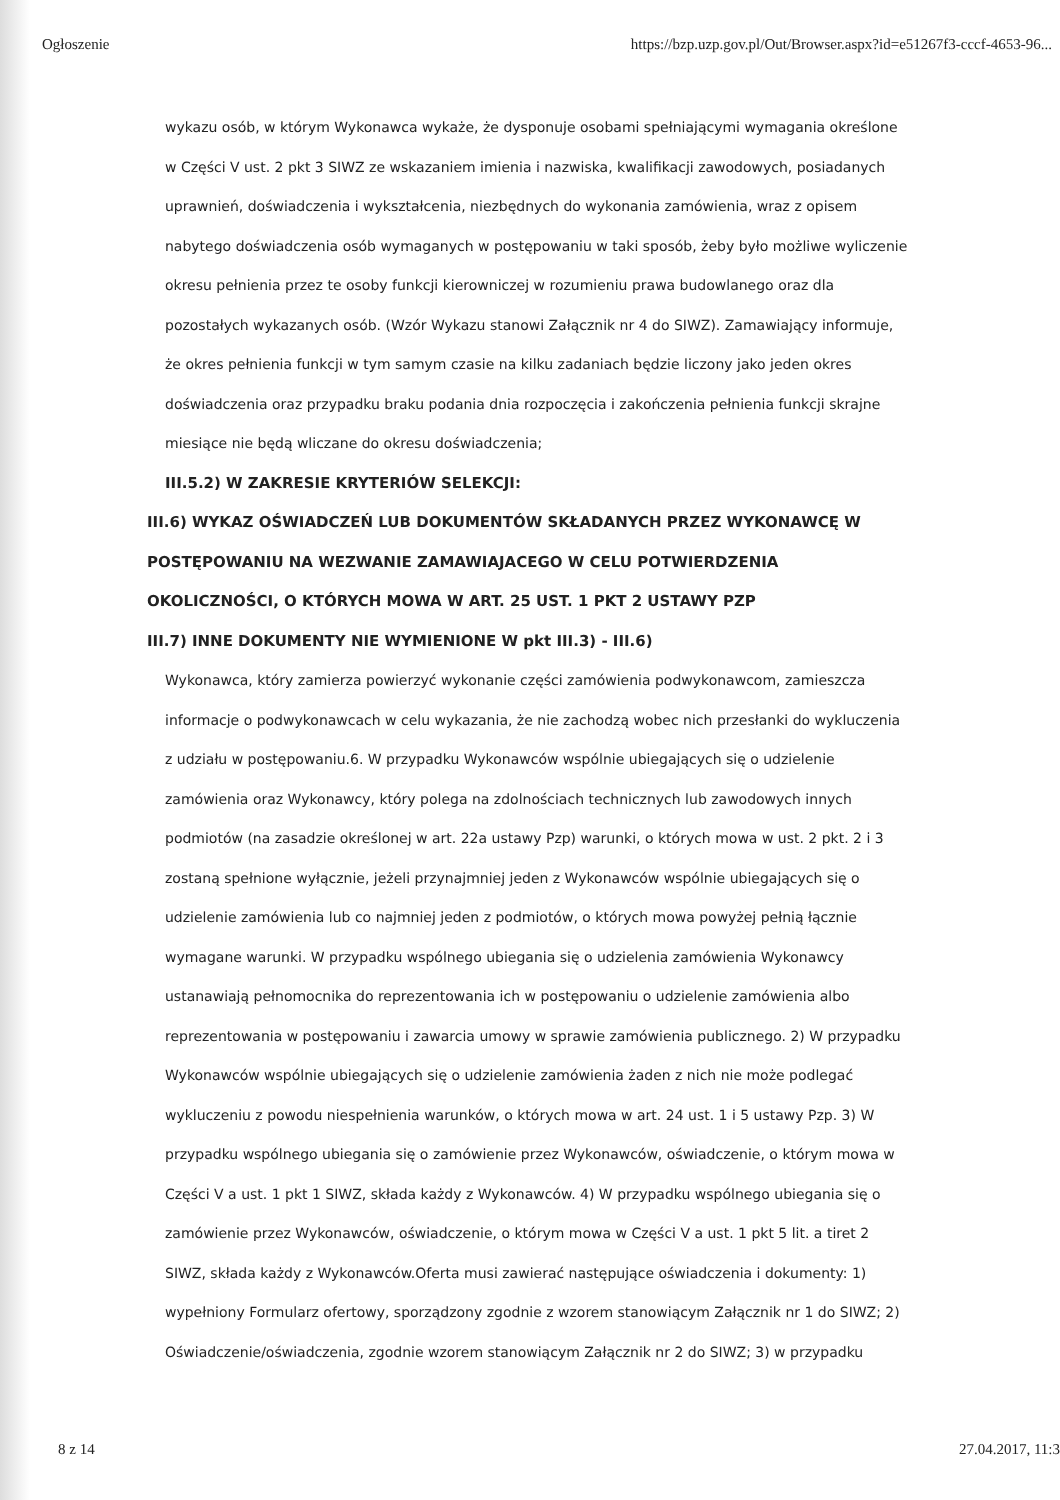Ogłoszenie https://bzp.uzp.gov.pl/Out/Browser.aspx?id=e51267f3-cccf-4653-96...
wykazu osób, w którym Wykonawca wykaże, że dysponuje osobami spełniającymi wymagania określone w Części V ust. 2 pkt 3 SIWZ ze wskazaniem imienia i nazwiska, kwalifikacji zawodowych, posiadanych uprawnień, doświadczenia i wykształcenia, niezbędnych do wykonania zamówienia, wraz z opisem nabytego doświadczenia osób wymaganych w postępowaniu w taki sposób, żeby było możliwe wyliczenie okresu pełnienia przez te osoby funkcji kierowniczej w rozumieniu prawa budowlanego oraz dla pozostałych wykazanych osób. (Wzór Wykazu stanowi Załącznik nr 4 do SIWZ). Zamawiający informuje, że okres pełnienia funkcji w tym samym czasie na kilku zadaniach będzie liczony jako jeden okres doświadczenia oraz przypadku braku podania dnia rozpoczęcia i zakończenia pełnienia funkcji skrajne miesiące nie będą wliczane do okresu doświadczenia;
III.5.2) W ZAKRESIE KRYTERIÓW SELEKCJI:
III.6) WYKAZ OŚWIADCZEŃ LUB DOKUMENTÓW SKŁADANYCH PRZEZ WYKONAWCĘ W POSTĘPOWANIU NA WEZWANIE ZAMAWIAJACEGO W CELU POTWIERDZENIA OKOLICZNOŚCI, O KTÓRYCH MOWA W ART. 25 UST. 1 PKT 2 USTAWY PZP
III.7) INNE DOKUMENTY NIE WYMIENIONE W pkt III.3) - III.6)
Wykonawca, który zamierza powierzyć wykonanie części zamówienia podwykonawcom, zamieszcza informacje o podwykonawcach w celu wykazania, że nie zachodzą wobec nich przesłanki do wykluczenia z udziału w postępowaniu.6. W przypadku Wykonawców wspólnie ubiegających się o udzielenie zamówienia oraz Wykonawcy, który polega na zdolnościach technicznych lub zawodowych innych podmiotów (na zasadzie określonej w art. 22a ustawy Pzp) warunki, o których mowa w ust. 2 pkt. 2 i 3 zostaną spełnione wyłącznie, jeżeli przynajmniej jeden z Wykonawców wspólnie ubiegających się o udzielenie zamówienia lub co najmniej jeden z podmiotów, o których mowa powyżej pełnią łącznie wymagane warunki. W przypadku wspólnego ubiegania się o udzielenia zamówienia Wykonawcy ustanawiają pełnomocnika do reprezentowania ich w postępowaniu o udzielenie zamówienia albo reprezentowania w postępowaniu i zawarcia umowy w sprawie zamówienia publicznego. 2) W przypadku Wykonawców wspólnie ubiegających się o udzielenie zamówienia żaden z nich nie może podlegać wykluczeniu z powodu niespełnienia warunków, o których mowa w art. 24 ust. 1 i 5 ustawy Pzp. 3) W przypadku wspólnego ubiegania się o zamówienie przez Wykonawców, oświadczenie, o którym mowa w Części V a ust. 1 pkt 1 SIWZ, składa każdy z Wykonawców. 4) W przypadku wspólnego ubiegania się o zamówienie przez Wykonawców, oświadczenie, o którym mowa w Części V a ust. 1 pkt 5 lit. a tiret 2 SIWZ, składa każdy z Wykonawców.Oferta musi zawierać następujące oświadczenia i dokumenty: 1) wypełniony Formularz ofertowy, sporządzony zgodnie z wzorem stanowiącym Załącznik nr 1 do SIWZ; 2) Oświadczenie/oświadczenia, zgodnie wzorem stanowiącym Załącznik nr 2 do SIWZ; 3) w przypadku
8 z 14 27.04.2017, 11:3